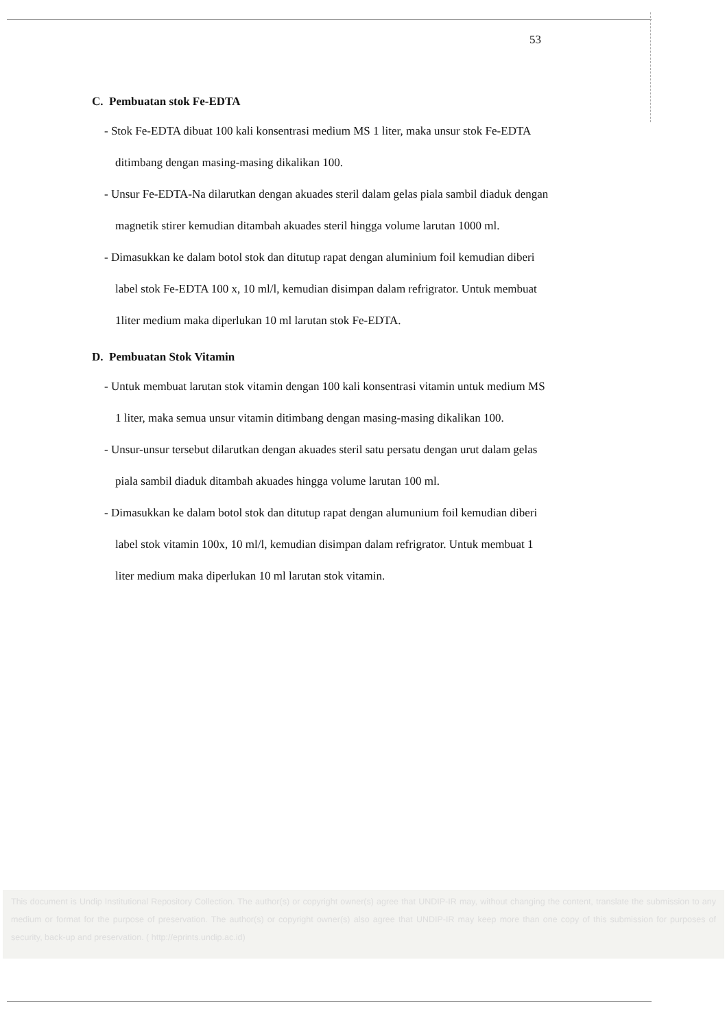53
C. Pembuatan stok Fe-EDTA
- Stok Fe-EDTA dibuat 100 kali konsentrasi medium MS 1 liter, maka unsur stok Fe-EDTA ditimbang dengan masing-masing dikalikan 100.
- Unsur Fe-EDTA-Na dilarutkan dengan akuades steril dalam gelas piala sambil diaduk dengan magnetik stirer kemudian ditambah akuades steril hingga volume larutan 1000 ml.
- Dimasukkan ke dalam botol stok dan ditutup rapat dengan aluminium foil kemudian diberi label stok Fe-EDTA 100 x, 10 ml/l, kemudian disimpan dalam refrigrator. Untuk membuat 1liter medium maka diperlukan 10 ml larutan stok Fe-EDTA.
D. Pembuatan Stok Vitamin
- Untuk membuat larutan stok vitamin dengan 100 kali konsentrasi vitamin untuk medium MS 1 liter, maka semua unsur vitamin ditimbang dengan masing-masing dikalikan 100.
- Unsur-unsur tersebut dilarutkan dengan akuades steril satu persatu dengan urut dalam gelas piala sambil diaduk ditambah akuades hingga volume larutan 100 ml.
- Dimasukkan ke dalam botol stok dan ditutup rapat dengan alumunium foil kemudian diberi label stok vitamin 100x, 10 ml/l, kemudian disimpan dalam refrigrator. Untuk membuat 1 liter medium maka diperlukan 10 ml larutan stok vitamin.
This document is Undip Institutional Repository Collection. The author(s) or copyright owner(s) agree that UNDIP-IR may, without changing the content, translate the submission to any medium or format for the purpose of preservation. The author(s) or copyright owner(s) also agree that UNDIP-IR may keep more than one copy of this submission for purposes of security, back-up and preservation. ( http://eprints.undip.ac.id)